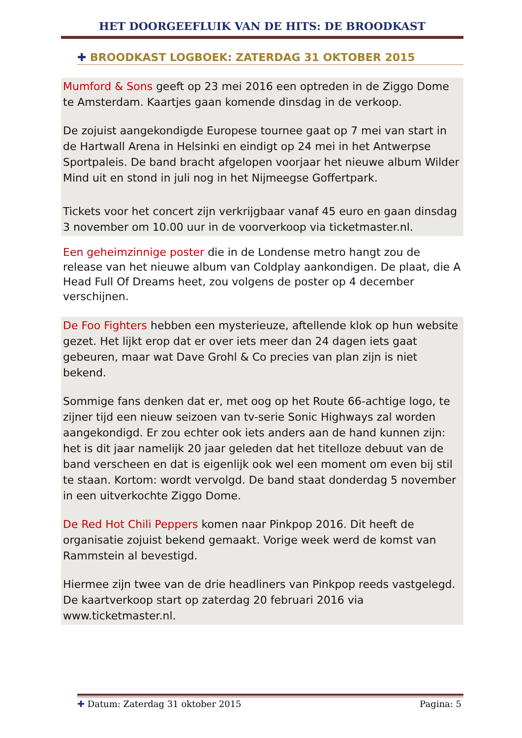HET DOORGEEFLUIK VAN DE HITS: DE BROODKAST
✚ BROODKAST LOGBOEK: ZATERDAG 31 OKTOBER 2015
Mumford & Sons geeft op 23 mei 2016 een optreden in de Ziggo Dome te Amsterdam. Kaartjes gaan komende dinsdag in de verkoop.
De zojuist aangekondigde Europese tournee gaat op 7 mei van start in de Hartwall Arena in Helsinki en eindigt op 24 mei in het Antwerpse Sportpaleis. De band bracht afgelopen voorjaar het nieuwe album Wilder Mind uit en stond in juli nog in het Nijmeegse Goffertpark.
Tickets voor het concert zijn verkrijgbaar vanaf 45 euro en gaan dinsdag 3 november om 10.00 uur in de voorverkoop via ticketmaster.nl.
Een geheimzinnige poster die in de Londense metro hangt zou de release van het nieuwe album van Coldplay aankondigen. De plaat, die A Head Full Of Dreams heet, zou volgens de poster op 4 december verschijnen.
De Foo Fighters hebben een mysterieuze, aftellende klok op hun website gezet. Het lijkt erop dat er over iets meer dan 24 dagen iets gaat gebeuren, maar wat Dave Grohl & Co precies van plan zijn is niet bekend.
Sommige fans denken dat er, met oog op het Route 66-achtige logo, te zijner tijd een nieuw seizoen van tv-serie Sonic Highways zal worden aangekondigd. Er zou echter ook iets anders aan de hand kunnen zijn: het is dit jaar namelijk 20 jaar geleden dat het titelloze debuut van de band verscheen en dat is eigenlijk ook wel een moment om even bij stil te staan. Kortom: wordt vervolgd. De band staat donderdag 5 november in een uitverkochte Ziggo Dome.
De Red Hot Chili Peppers komen naar Pinkpop 2016. Dit heeft de organisatie zojuist bekend gemaakt. Vorige week werd de komst van Rammstein al bevestigd.
Hiermee zijn twee van de drie headliners van Pinkpop reeds vastgelegd. De kaartverkoop start op zaterdag 20 februari 2016 via www.ticketmaster.nl.
✚ Datum: Zaterdag 31 oktober 2015 Pagina: 5